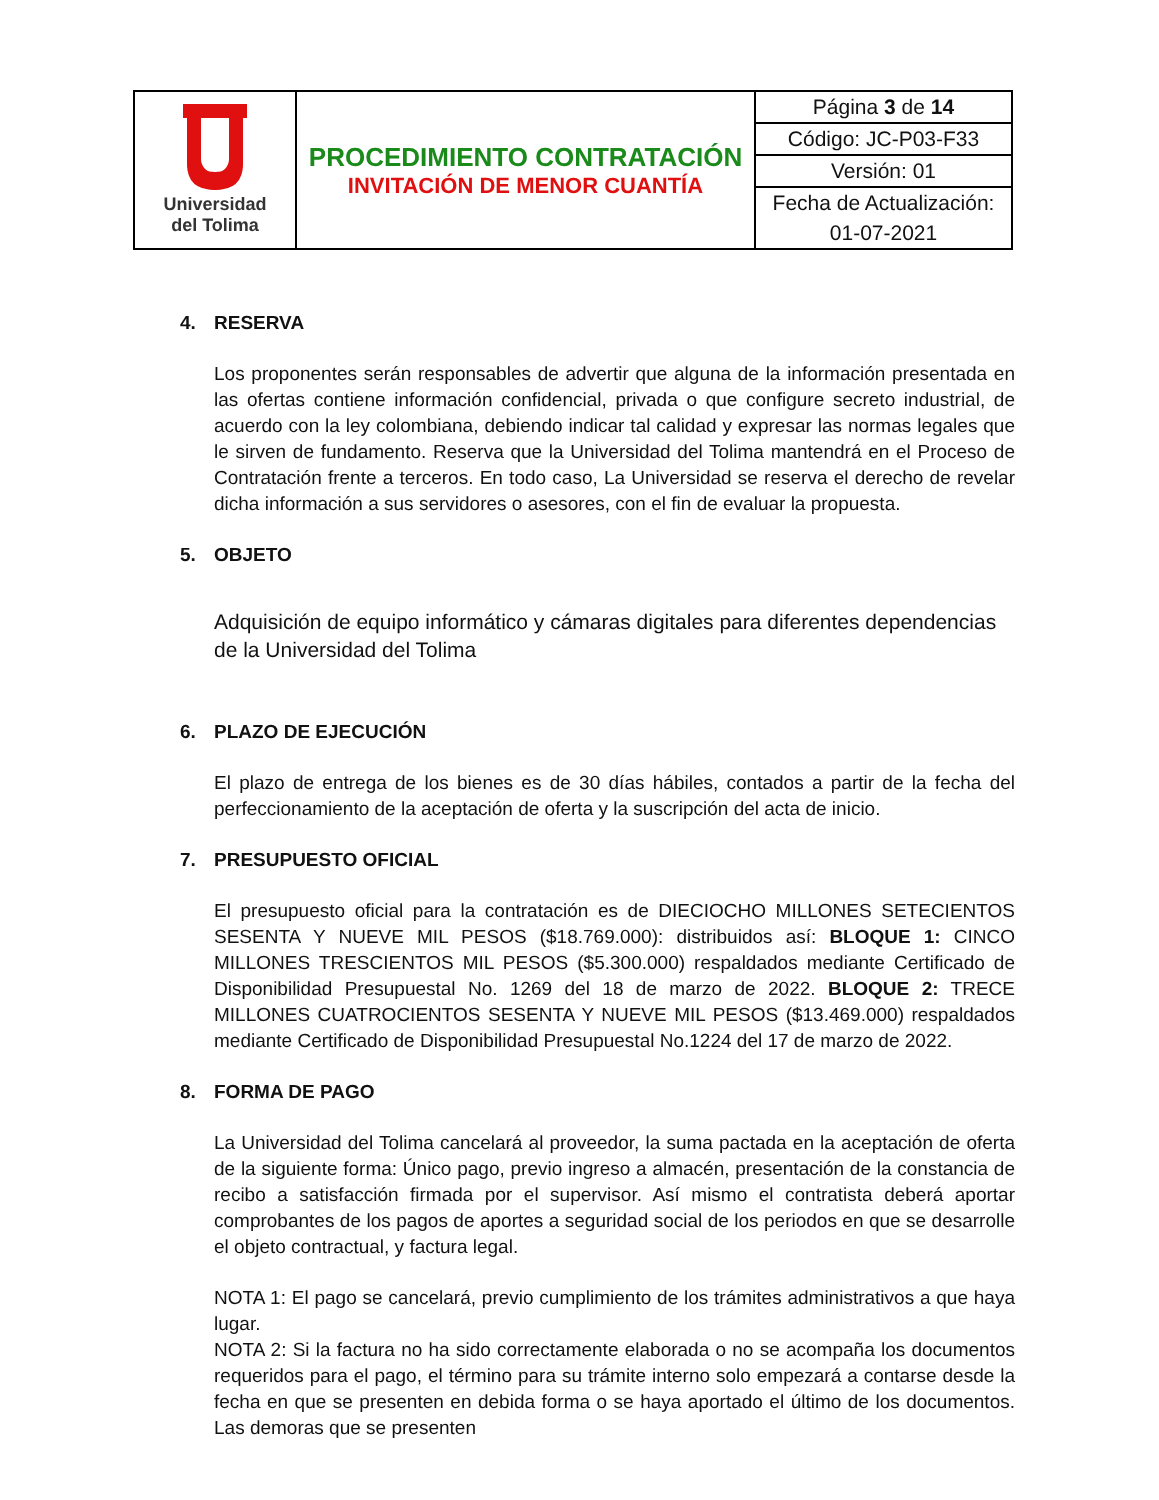| Universidad del Tolima | PROCEDIMIENTO CONTRATACIÓN INVITACIÓN DE MENOR CUANTÍA | Página 3 de 14 |
| | | Código: JC-P03-F33 |
| | | Versión: 01 |
| | | Fecha de Actualización: |
| | | 01-07-2021 |
4. RESERVA
Los proponentes serán responsables de advertir que alguna de la información presentada en las ofertas contiene información confidencial, privada o que configure secreto industrial, de acuerdo con la ley colombiana, debiendo indicar tal calidad y expresar las normas legales que le sirven de fundamento. Reserva que la Universidad del Tolima mantendrá en el Proceso de Contratación frente a terceros. En todo caso, La Universidad se reserva el derecho de revelar dicha información a sus servidores o asesores, con el fin de evaluar la propuesta.
5. OBJETO
Adquisición de equipo informático y cámaras digitales para diferentes dependencias de la Universidad del Tolima
6. PLAZO DE EJECUCIÓN
El plazo de entrega de los bienes es de 30 días hábiles, contados a partir de la fecha del perfeccionamiento de la aceptación de oferta y la suscripción del acta de inicio.
7. PRESUPUESTO OFICIAL
El presupuesto oficial para la contratación es de DIECIOCHO MILLONES SETECIENTOS SESENTA Y NUEVE MIL PESOS ($18.769.000): distribuidos así: BLOQUE 1: CINCO MILLONES TRESCIENTOS MIL PESOS ($5.300.000) respaldados mediante Certificado de Disponibilidad Presupuestal No. 1269 del 18 de marzo de 2022. BLOQUE 2: TRECE MILLONES CUATROCIENTOS SESENTA Y NUEVE MIL PESOS ($13.469.000) respaldados mediante Certificado de Disponibilidad Presupuestal No.1224 del 17 de marzo de 2022.
8. FORMA DE PAGO
La Universidad del Tolima cancelará al proveedor, la suma pactada en la aceptación de oferta de la siguiente forma: Único pago, previo ingreso a almacén, presentación de la constancia de recibo a satisfacción firmada por el supervisor. Así mismo el contratista deberá aportar comprobantes de los pagos de aportes a seguridad social de los periodos en que se desarrolle el objeto contractual, y factura legal.
NOTA 1: El pago se cancelará, previo cumplimiento de los trámites administrativos a que haya lugar.
NOTA 2: Si la factura no ha sido correctamente elaborada o no se acompaña los documentos requeridos para el pago, el término para su trámite interno solo empezará a contarse desde la fecha en que se presenten en debida forma o se haya aportado el último de los documentos. Las demoras que se presenten